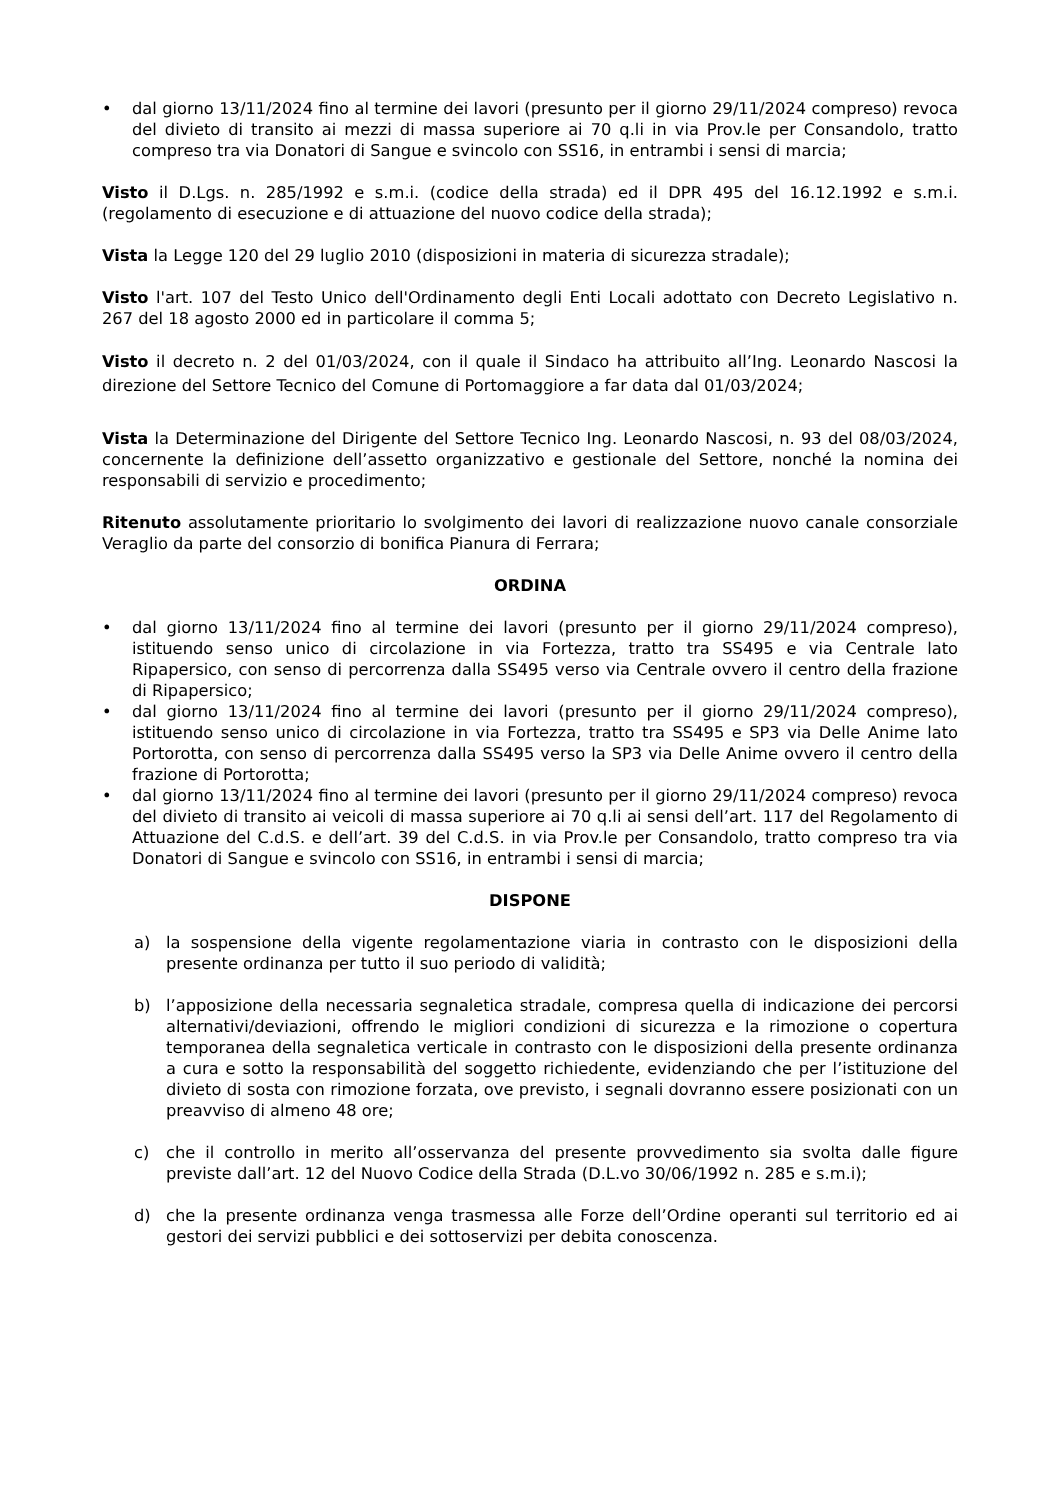• dal giorno 13/11/2024 fino al termine dei lavori (presunto per il giorno 29/11/2024 compreso) revoca del divieto di transito ai mezzi di massa superiore ai 70 q.li in via Prov.le per Consandolo, tratto compreso tra via Donatori di Sangue e svincolo con SS16, in entrambi i sensi di marcia;
Visto il D.Lgs. n. 285/1992 e s.m.i. (codice della strada) ed il DPR 495 del 16.12.1992 e s.m.i. (regolamento di esecuzione e di attuazione del nuovo codice della strada);
Vista la Legge 120 del 29 luglio 2010 (disposizioni in materia di sicurezza stradale);
Visto l'art. 107 del Testo Unico dell'Ordinamento degli Enti Locali adottato con Decreto Legislativo n. 267 del 18 agosto 2000 ed in particolare il comma 5;
Visto il decreto n. 2 del 01/03/2024, con il quale il Sindaco ha attribuito all’Ing. Leonardo Nascosi la direzione del Settore Tecnico del Comune di Portomaggiore a far data dal 01/03/2024;
Vista la Determinazione del Dirigente del Settore Tecnico Ing. Leonardo Nascosi, n. 93 del 08/03/2024, concernente la definizione dell’assetto organizzativo e gestionale del Settore, nonché la nomina dei responsabili di servizio e procedimento;
Ritenuto assolutamente prioritario lo svolgimento dei lavori di realizzazione nuovo canale consorziale Veraglio da parte del consorzio di bonifica Pianura di Ferrara;
ORDINA
• dal giorno 13/11/2024 fino al termine dei lavori (presunto per il giorno 29/11/2024 compreso), istituendo senso unico di circolazione in via Fortezza, tratto tra SS495 e via Centrale lato Ripapersico, con senso di percorrenza dalla SS495 verso via Centrale ovvero il centro della frazione di Ripapersico;
• dal giorno 13/11/2024 fino al termine dei lavori (presunto per il giorno 29/11/2024 compreso), istituendo senso unico di circolazione in via Fortezza, tratto tra SS495 e SP3 via Delle Anime lato Portorotta, con senso di percorrenza dalla SS495 verso la SP3 via Delle Anime ovvero il centro della frazione di Portorotta;
• dal giorno 13/11/2024 fino al termine dei lavori (presunto per il giorno 29/11/2024 compreso) revoca del divieto di transito ai veicoli di massa superiore ai 70 q.li ai sensi dell’art. 117 del Regolamento di Attuazione del C.d.S. e dell’art. 39 del C.d.S. in via Prov.le per Consandolo, tratto compreso tra via Donatori di Sangue e svincolo con SS16, in entrambi i sensi di marcia;
DISPONE
a) la sospensione della vigente regolamentazione viaria in contrasto con le disposizioni della presente ordinanza per tutto il suo periodo di validità;
b) l’apposizione della necessaria segnaletica stradale, compresa quella di indicazione dei percorsi alternativi/deviazioni, offrendo le migliori condizioni di sicurezza e la rimozione o copertura temporanea della segnaletica verticale in contrasto con le disposizioni della presente ordinanza a cura e sotto la responsabilità del soggetto richiedente, evidenziando che per l’istituzione del divieto di sosta con rimozione forzata, ove previsto, i segnali dovranno essere posizionati con un preavviso di almeno 48 ore;
c) che il controllo in merito all’osservanza del presente provvedimento sia svolta dalle figure previste dall’art. 12 del Nuovo Codice della Strada (D.L.vo 30/06/1992 n. 285 e s.m.i);
d) che la presente ordinanza venga trasmessa alle Forze dell’Ordine operanti sul territorio ed ai gestori dei servizi pubblici e dei sottoservizi per debita conoscenza.